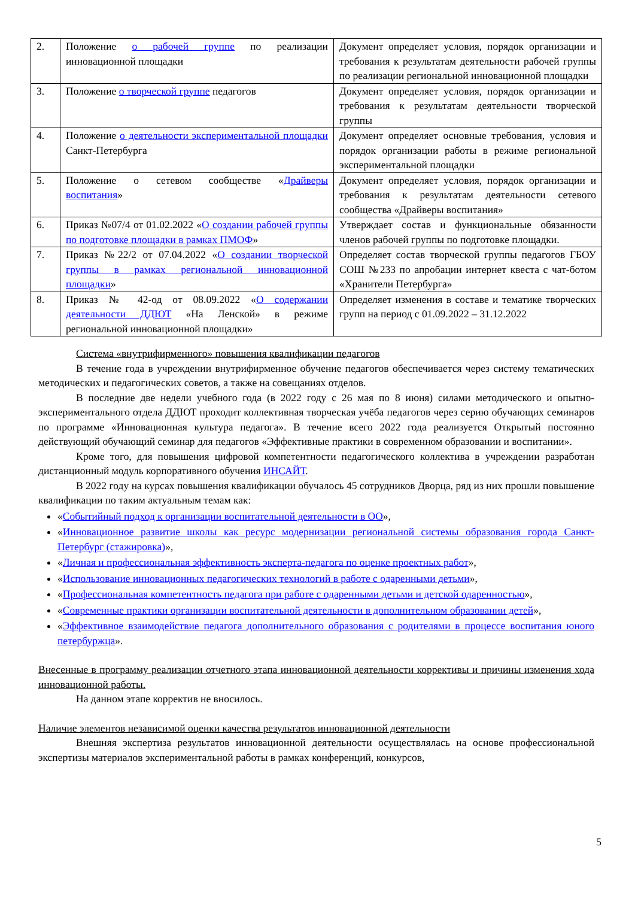| 2. | Положение о рабочей группе по реализации инновационной площадки | Документ определяет условия, порядок организации и требования к результатам деятельности рабочей группы по реализации региональной инновационной площадки |
| 3. | Положение о творческой группе педагогов | Документ определяет условия, порядок организации и требования к результатам деятельности творческой группы |
| 4. | Положение о деятельности экспериментальной площадки Санкт-Петербурга | Документ определяет основные требования, условия и порядок организации работы в режиме региональной экспериментальной площадки |
| 5. | Положение о сетевом сообществе « Драйверы воспитания » | Документ определяет условия, порядок организации и требования к результатам деятельности сетевого сообщества «Драйверы воспитания» |
| 6. | Приказ №07/4 от 01.02.2022 « О создании рабочей группы по подготовке площадки в рамках ПМОФ » | Утверждает состав и функциональные обязанности членов рабочей группы по подготовке площадки. |
| 7. | Приказ №22/2 от 07.04.2022 « О создании творческой группы в рамках региональной инновационной площадки » | Определяет состав творческой группы педагогов ГБОУ СОШ №233 по апробации интернет квеста с чат-ботом «Хранители Петербурга» |
| 8. | Приказ № 42-од от 08.09.2022 « О содержании деятельности ДДЮТ «На Ленской» в режиме региональной инновационной площадки» | Определяет изменения в составе и тематике творческих групп на период с 01.09.2022 – 31.12.2022 |
Система «внутрифирменного» повышения квалификации педагогов
В течение года в учреждении внутрифирменное обучение педагогов обеспечивается через систему тематических методических и педагогических советов, а также на совещаниях отделов.
В последние две недели учебного года (в 2022 году с 26 мая по 8 июня) силами методического и опытно-экспериментального отдела ДДЮТ проходит коллективная творческая учёба педагогов через серию обучающих семинаров по программе «Инновационная культура педагога». В течение всего 2022 года реализуется Открытый постоянно действующий обучающий семинар для педагогов «Эффективные практики в современном образовании и воспитании».
Кроме того, для повышения цифровой компетентности педагогического коллектива в учреждении разработан дистанционный модуль корпоративного обучения ИНСАЙТ.
В 2022 году на курсах повышения квалификации обучалось 45 сотрудников Дворца, ряд из них прошли повышение квалификации по таким актуальным темам как:
«Событийный подход к организации воспитательной деятельности в ОО»,
«Инновационное развитие школы как ресурс модернизации региональной системы образования города Санкт-Петербург (стажировка)»,
«Личная и профессиональная эффективность эксперта-педагога по оценке проектных работ»,
«Использование инновационных педагогических технологий в работе с одаренными детьми»,
«Профессиональная компетентность педагога при работе с одаренными детьми и детской одаренностью»,
«Современные практики организации воспитательной деятельности в дополнительном образовании детей»,
«Эффективное взаимодействие педагога дополнительного образования с родителями в процессе воспитания юного петербуржца».
Внесенные в программу реализации отчетного этапа инновационной деятельности коррективы и причины изменения хода инновационной работы.
На данном этапе корректив не вносилось.
Наличие элементов независимой оценки качества результатов инновационной деятельности
Внешняя экспертиза результатов инновационной деятельности осуществлялась на основе профессиональной экспертизы материалов экспериментальной работы в рамках конференций, конкурсов,
5